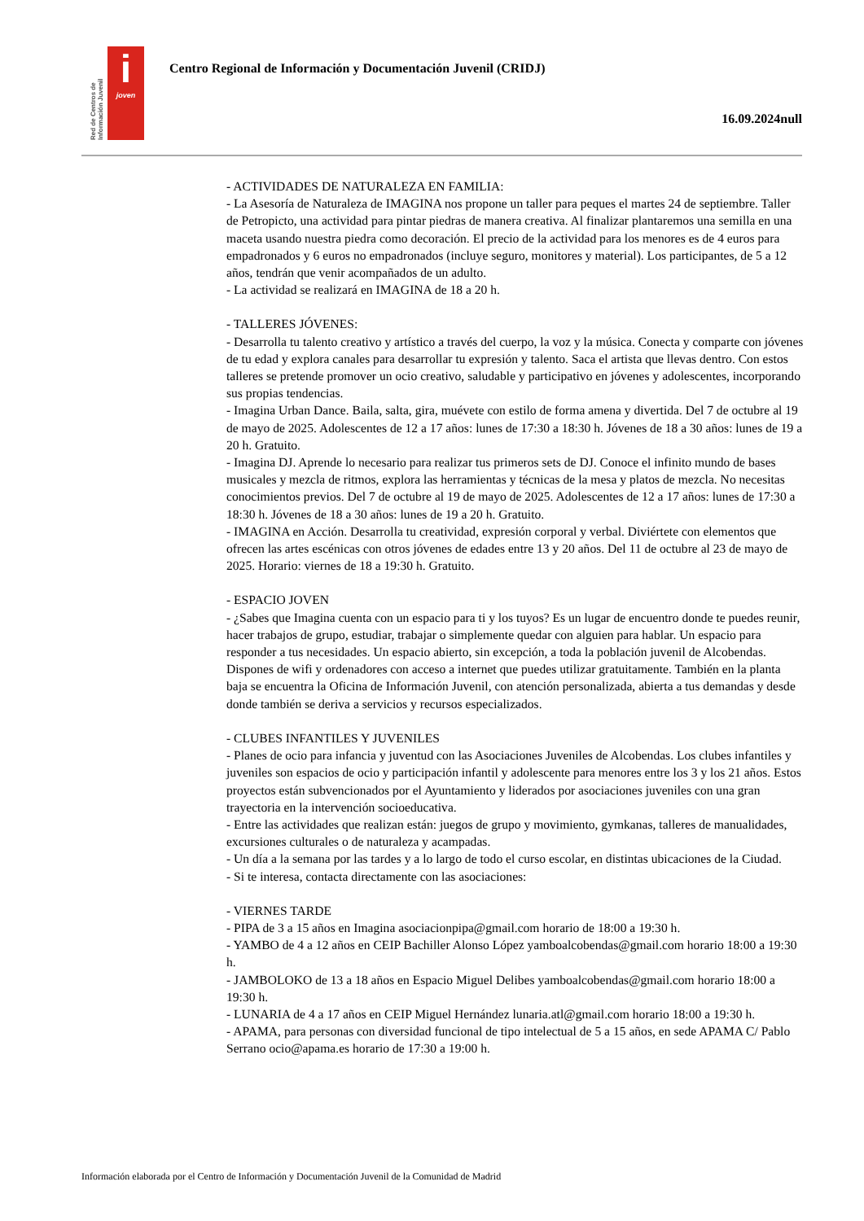Red de Centros de Información Juvenil
i
joven
Centro Regional de Información y Documentación Juvenil (CRIDJ)
16.09.2024null
- ACTIVIDADES DE NATURALEZA EN FAMILIA:
- La Asesoría de Naturaleza de IMAGINA nos propone un taller para peques el martes 24 de septiembre. Taller de Petropicto, una actividad para pintar piedras de manera creativa. Al finalizar plantaremos una semilla en una maceta usando nuestra piedra como decoración. El precio de la actividad para los menores es de 4 euros para empadronados y 6 euros no empadronados (incluye seguro, monitores y material). Los participantes, de 5 a 12 años, tendrán que venir acompañados de un adulto.
- La actividad se realizará en IMAGINA de 18 a 20 h.
- TALLERES JÓVENES:
- Desarrolla tu talento creativo y artístico a través del cuerpo, la voz y la música. Conecta y comparte con jóvenes de tu edad y explora canales para desarrollar tu expresión y talento. Saca el artista que llevas dentro. Con estos talleres se pretende promover un ocio creativo, saludable y participativo en jóvenes y adolescentes, incorporando sus propias tendencias.
- Imagina Urban Dance. Baila, salta, gira, muévete con estilo de forma amena y divertida. Del 7 de octubre al 19 de mayo de 2025. Adolescentes de 12 a 17 años: lunes de 17:30 a 18:30 h. Jóvenes de 18 a 30 años: lunes de 19 a 20 h. Gratuito.
- Imagina DJ. Aprende lo necesario para realizar tus primeros sets de DJ. Conoce el infinito mundo de bases musicales y mezcla de ritmos, explora las herramientas y técnicas de la mesa y platos de mezcla. No necesitas conocimientos previos. Del 7 de octubre al 19 de mayo de 2025. Adolescentes de 12 a 17 años: lunes de 17:30 a 18:30 h. Jóvenes de 18 a 30 años: lunes de 19 a 20 h. Gratuito.
- IMAGINA en Acción. Desarrolla tu creatividad, expresión corporal y verbal. Diviértete con elementos que ofrecen las artes escénicas con otros jóvenes de edades entre 13 y 20 años. Del 11 de octubre al 23 de mayo de 2025. Horario: viernes de 18 a 19:30 h. Gratuito.
- ESPACIO JOVEN
- ¿Sabes que Imagina cuenta con un espacio para ti y los tuyos? Es un lugar de encuentro donde te puedes reunir, hacer trabajos de grupo, estudiar, trabajar o simplemente quedar con alguien para hablar. Un espacio para responder a tus necesidades. Un espacio abierto, sin excepción, a toda la población juvenil de Alcobendas. Dispones de wifi y ordenadores con acceso a internet que puedes utilizar gratuitamente. También en la planta baja se encuentra la Oficina de Información Juvenil, con atención personalizada, abierta a tus demandas y desde donde también se deriva a servicios y recursos especializados.
- CLUBES INFANTILES Y JUVENILES
- Planes de ocio para infancia y juventud con las Asociaciones Juveniles de Alcobendas. Los clubes infantiles y juveniles son espacios de ocio y participación infantil y adolescente para menores entre los 3 y los 21 años. Estos proyectos están subvencionados por el Ayuntamiento y liderados por asociaciones juveniles con una gran trayectoria en la intervención socioeducativa.
- Entre las actividades que realizan están: juegos de grupo y movimiento, gymkanas, talleres de manualidades, excursiones culturales o de naturaleza y acampadas.
- Un día a la semana por las tardes y a lo largo de todo el curso escolar, en distintas ubicaciones de la Ciudad.
- Si te interesa, contacta directamente con las asociaciones:
- VIERNES TARDE
- PIPA de 3 a 15 años en Imagina asociacionpipa@gmail.com horario de 18:00 a 19:30 h.
- YAMBO de 4 a 12 años en CEIP Bachiller Alonso López yamboalcobendas@gmail.com horario 18:00 a 19:30 h.
- JAMBOLOKO de 13 a 18 años en Espacio Miguel Delibes yamboalcobendas@gmail.com horario 18:00 a 19:30 h.
- LUNARIA de 4 a 17 años en CEIP Miguel Hernández lunaria.atl@gmail.com horario 18:00 a 19:30 h.
- APAMA, para personas con diversidad funcional de tipo intelectual de 5 a 15 años, en sede APAMA C/ Pablo Serrano ocio@apama.es horario de 17:30 a 19:00 h.
Información elaborada por el Centro de Información y Documentación Juvenil de la Comunidad de Madrid